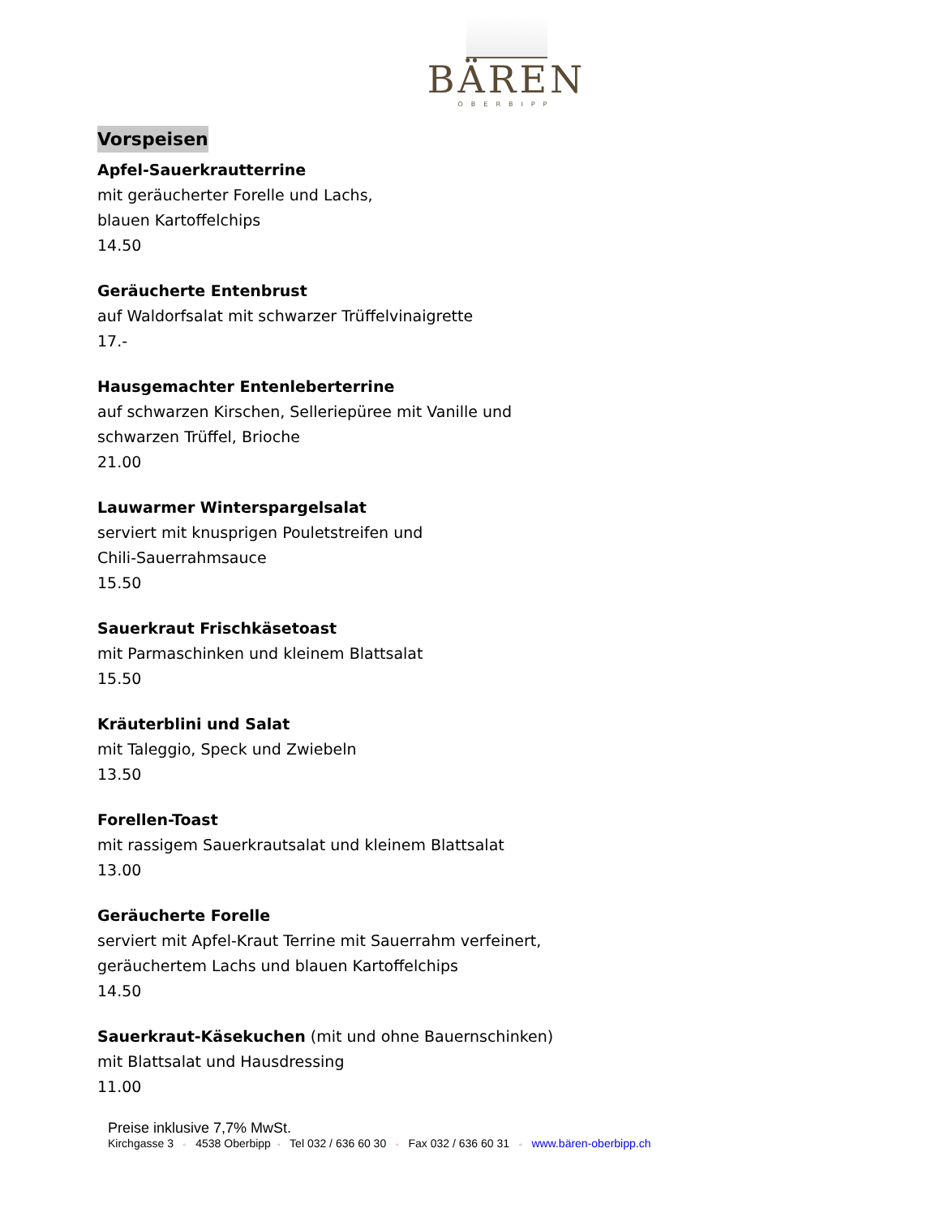BÄREN
OBERBIPP
Vorspeisen
Apfel-Sauerkrautterrine
mit geräucherter Forelle und Lachs,
blauen Kartoffelchips
14.50
Geräucherte Entenbrust
auf Waldorfsalat mit schwarzer Trüffelvinaigrette
17.-
Hausgemachter Entenleberterrine
auf schwarzen Kirschen, Selleriepüree mit Vanille und
schwarzen Trüffel, Brioche
21.00
Lauwarmer Winterspargelsalat
serviert mit knusprigen Pouletstreifen und
Chili-Sauerrahmsauce
15.50
Sauerkraut Frischkäsetoast
mit Parmaschinken und kleinem Blattsalat
15.50
Kräuterblini und Salat
mit Taleggio, Speck und Zwiebeln
13.50
Forellen-Toast
mit rassigem Sauerkrautsalat und kleinem Blattsalat
13.00
Geräucherte Forelle
serviert mit Apfel-Kraut Terrine mit Sauerrahm verfeinert,
geräuchertem Lachs und blauen Kartoffelchips
14.50
Sauerkraut-Käsekuchen (mit und ohne Bauernschinken)
mit Blattsalat und Hausdressing
11.00
Preise inklusive 7,7% MwSt.
Kirchgasse 3 ◦ 4538 Oberbipp ◦ Tel 032 / 636 60 30 ◦ Fax 032 / 636 60 31 ◦ www.bären-oberbipp.ch